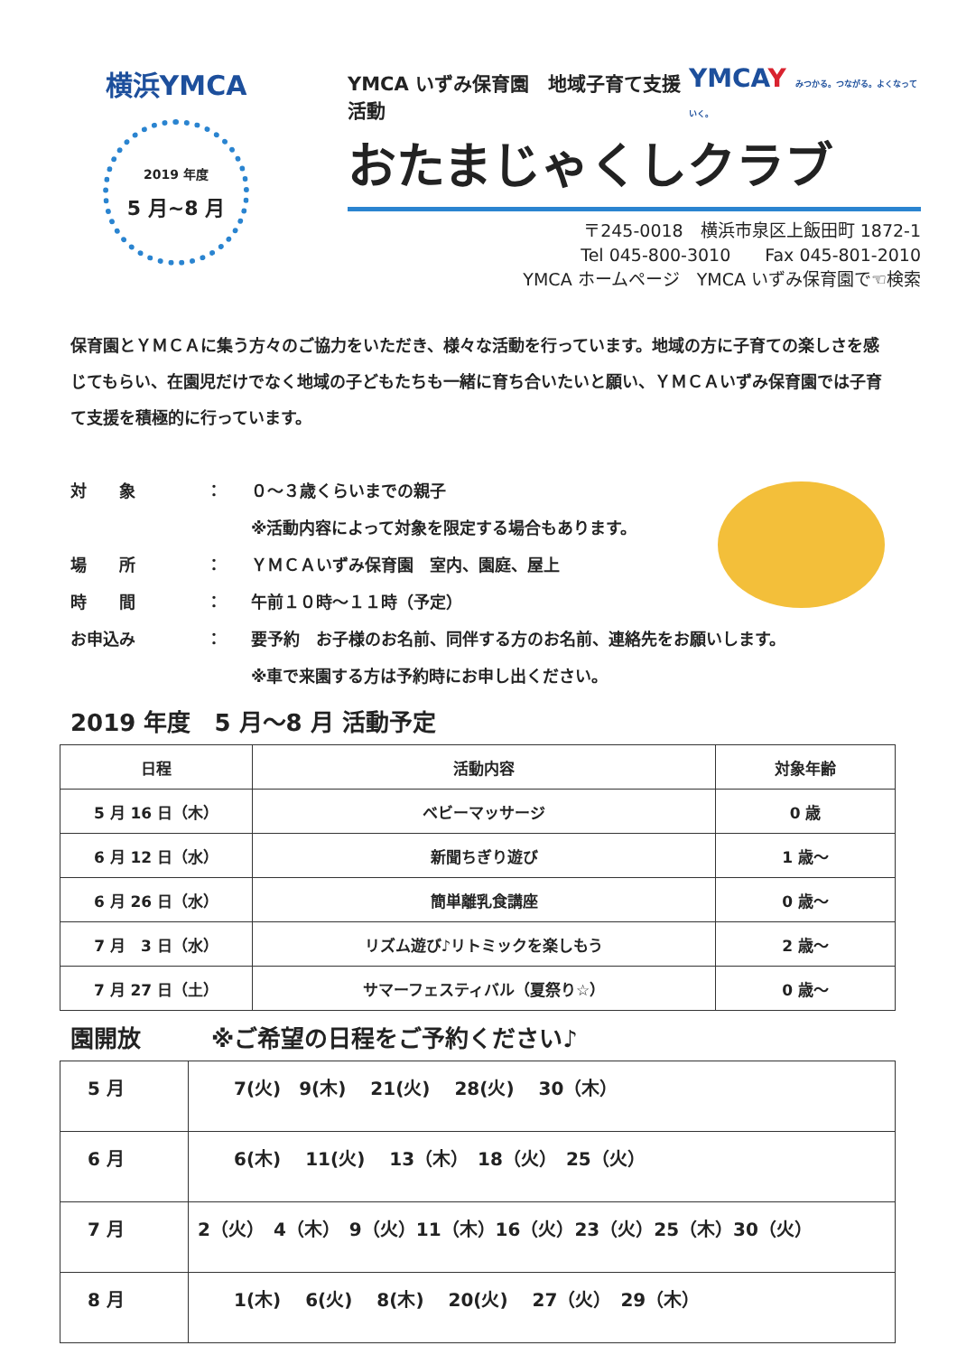横浜YMCA
2019 年度
5 月~8 月
YMCA いずみ保育園　地域子育て支援活動 YMCAY みつかる。つながる。よくなっていく。
おたまじゃくしクラブ
〒245-0018　横浜市泉区上飯田町 1872-1
Tel 045-800-3010　　Fax 045-801-2010
YMCA ホームページ　YMCA いずみ保育園で☜検索
保育園とＹＭＣＡに集う方々のご協力をいただき、様々な活動を行っています。地域の方に子育ての楽しさを感じてもらい、在園児だけでなく地域の子どもたちも一緒に育ち合いたいと願い、ＹＭＣＡいずみ保育園では子育て支援を積極的に行っています。
| 対 象 | ： | ０～３歳くらいまでの親子 ※活動内容によって対象を限定する場合もあります。 |
| 場 所 | ： | ＹＭＣＡいずみ保育園 室内、園庭、屋上 |
| 時 間 | ： | 午前１０時～１１時（予定） |
| お申込み | ： | 要予約 お子様のお名前、同伴する方のお名前、連絡先をお願いします。 |
| | | ※車で来園する方は予約時にお申し出ください。 |
2019 年度　5 月～8 月 活動予定
| 日程 | 活動内容 | 対象年齢 |
| --- | --- | --- |
| 5 月 16 日（木） | ベビーマッサージ | 0 歳 |
| 6 月 12 日（水） | 新聞ちぎり遊び | 1 歳～ |
| 6 月 26 日（水） | 簡単離乳食講座 | 0 歳～ |
| 7 月 3 日（水） | リズム遊び♪リトミックを楽しもう | 2 歳～ |
| 7 月 27 日（土） | サマーフェスティバル（夏祭り☆） | 0 歳～ |
園開放　　　※ご希望の日程をご予約ください♪
| 5 月 | 7(火) 9(木) 21(火) 28(火) 30（木） |
| 6 月 | 6(木) 11(火) 13（木） 18（火） 25（火） |
| 7 月 | 2（火） 4（木） 9（火）11（木）16（火）23（火）25（木）30（火） |
| 8 月 | 1(木) 6(火) 8(木) 20(火) 27（火） 29（木） |